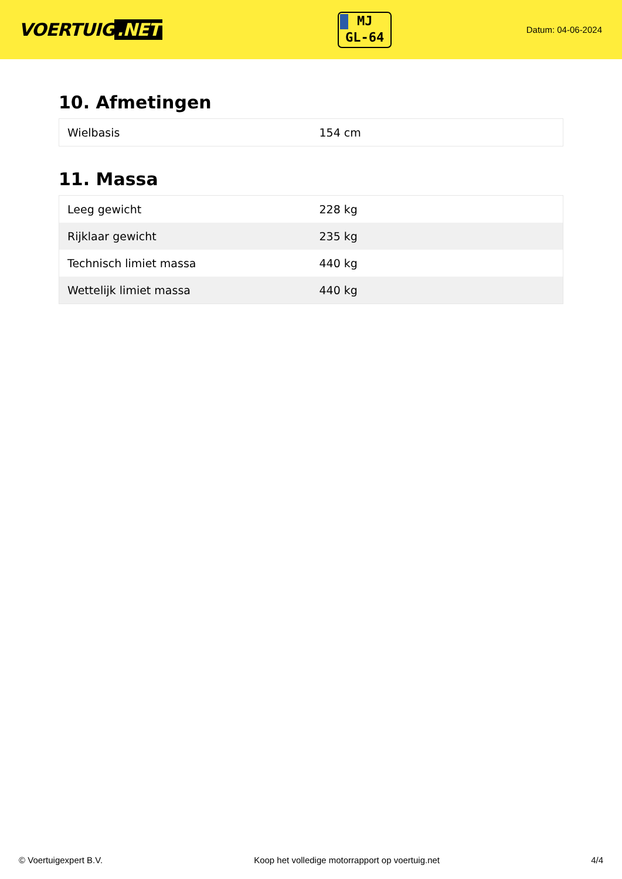VOERTUIG.NET
MJ
GL-64
Datum: 04-06-2024
10. Afmetingen
| Wielbasis | 154 cm |
11. Massa
| Leeg gewicht | 228 kg |
| Rijklaar gewicht | 235 kg |
| Technisch limiet massa | 440 kg |
| Wettelijk limiet massa | 440 kg |
© Voertuigexpert B.V. Koop het volledige motorrapport op voertuig.net 4/4